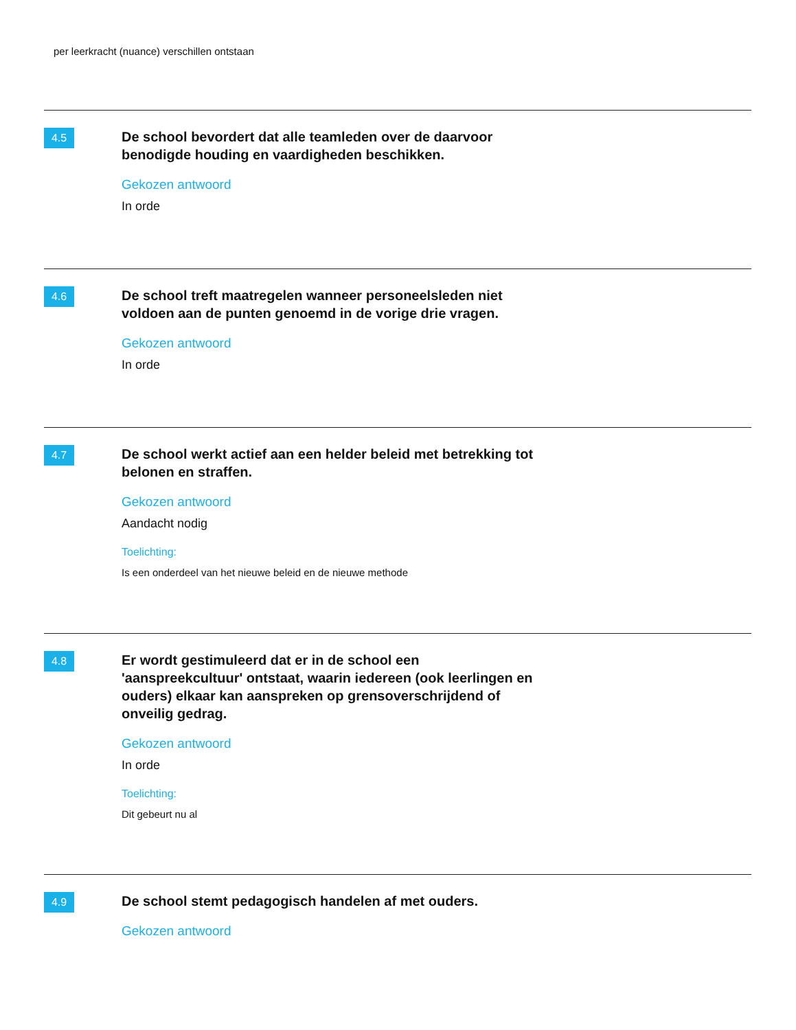per leerkracht (nuance) verschillen ontstaan
4.5
De school bevordert dat alle teamleden over de daarvoor benodigde houding en vaardigheden beschikken.
Gekozen antwoord
In orde
4.6
De school treft maatregelen wanneer personeelsleden niet voldoen aan de punten genoemd in de vorige drie vragen.
Gekozen antwoord
In orde
4.7
De school werkt actief aan een helder beleid met betrekking tot belonen en straffen.
Gekozen antwoord
Aandacht nodig
Toelichting:
Is een onderdeel van het nieuwe beleid en de nieuwe methode
4.8
Er wordt gestimuleerd dat er in de school een 'aanspreekcultuur' ontstaat, waarin iedereen (ook leerlingen en ouders) elkaar kan aanspreken op grensoverschrijdend of onveilig gedrag.
Gekozen antwoord
In orde
Toelichting:
Dit gebeurt nu al
4.9
De school stemt pedagogisch handelen af met ouders.
Gekozen antwoord